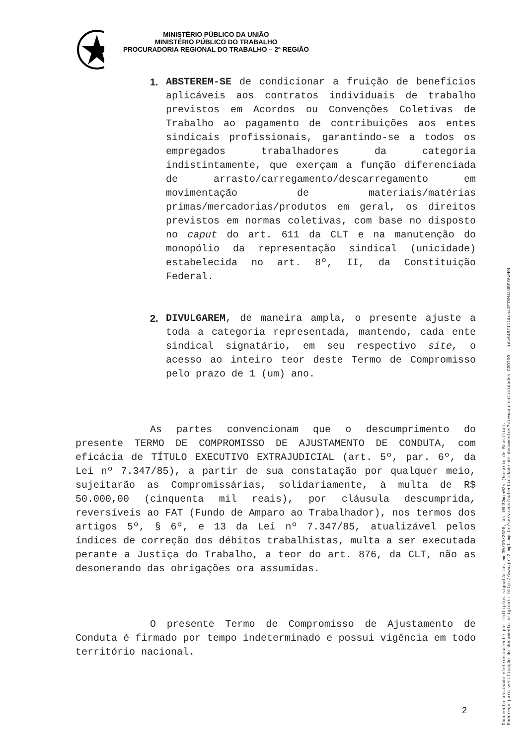MINISTÉRIO PÚBLICO DA UNIÃO
MINISTÉRIO PÚBLICO DO TRABALHO
PROCURADORIA REGIONAL DO TRABALHO – 2ª REGIÃO
1. ABSTEREM-SE de condicionar a fruição de benefícios aplicáveis aos contratos individuais de trabalho previstos em Acordos ou Convenções Coletivas de Trabalho ao pagamento de contribuições aos entes sindicais profissionais, garantindo-se a todos os empregados trabalhadores da categoria indistintamente, que exerçam a função diferenciada de arrasto/carregamento/descarregamento em movimentação de materiais/matérias primas/mercadorias/produtos em geral, os direitos previstos em normas coletivas, com base no disposto no caput do art. 611 da CLT e na manutenção do monopólio da representação sindical (unicidade) estabelecida no art. 8º, II, da Constituição Federal.
2. DIVULGAREM, de maneira ampla, o presente ajuste a toda a categoria representada, mantendo, cada ente sindical signatário, em seu respectivo site, o acesso ao inteiro teor deste Termo de Compromisso pelo prazo de 1 (um) ano.
As partes convencionam que o descumprimento do presente TERMO DE COMPROMISSO DE AJUSTAMENTO DE CONDUTA, com eficácia de TÍTULO EXECUTIVO EXTRAJUDICIAL (art. 5º, par. 6º, da Lei nº 7.347/85), a partir de sua constatação por qualquer meio, sujeitarão as Compromissárias, solidariamente, à multa de R$ 50.000,00 (cinquenta mil reais), por cláusula descumprida, reversíveis ao FAT (Fundo de Amparo ao Trabalhador), nos termos dos artigos 5º, § 6º, e 13 da Lei nº 7.347/85, atualizável pelos índices de correção dos débitos trabalhistas, multa a ser executada perante a Justiça do Trabalho, a teor do art. 876, da CLT, não as desonerando das obrigações ora assumidas.
O presente Termo de Compromisso de Ajustamento de Conduta é firmado por tempo indeterminado e possui vigência em todo território nacional.
2
Documento assinado eletronicamente por múltiplos signatários em 30/09/2020, às 10h32min02s (horário de Brasília).
Endereço para verificação do documento original: http://www.prt2.mpt.mp.br/servicos/autenticidade-de-documentos?view=autenticidades CODIGO : id=6482111&ca=JF7VM4LUBFY6WH9L